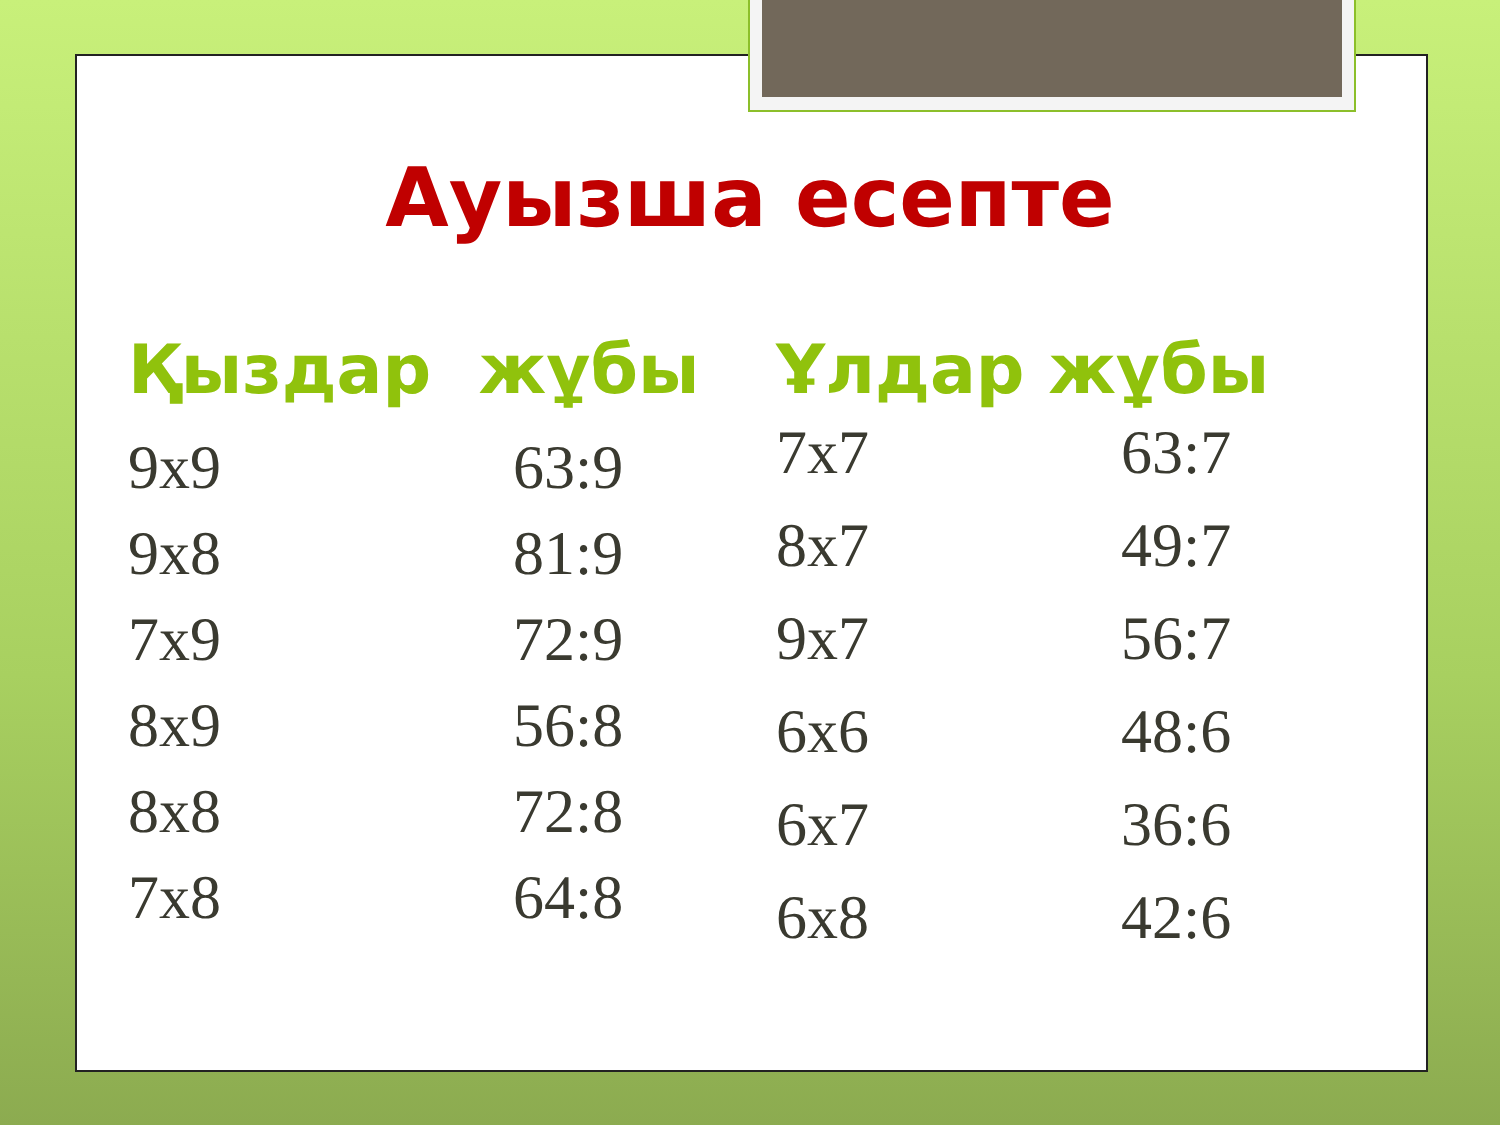Ауызша есепте
Қыздар жұбы
9x9 63:9
9x8 81:9
7x9 72:9
8x9 56:8
8x8 72:8
7x8 64:8
Ұлдар жұбы
7x7 63:7
8x7 49:7
9x7 56:7
6x6 48:6
6x7 36:6
6x8 42:6